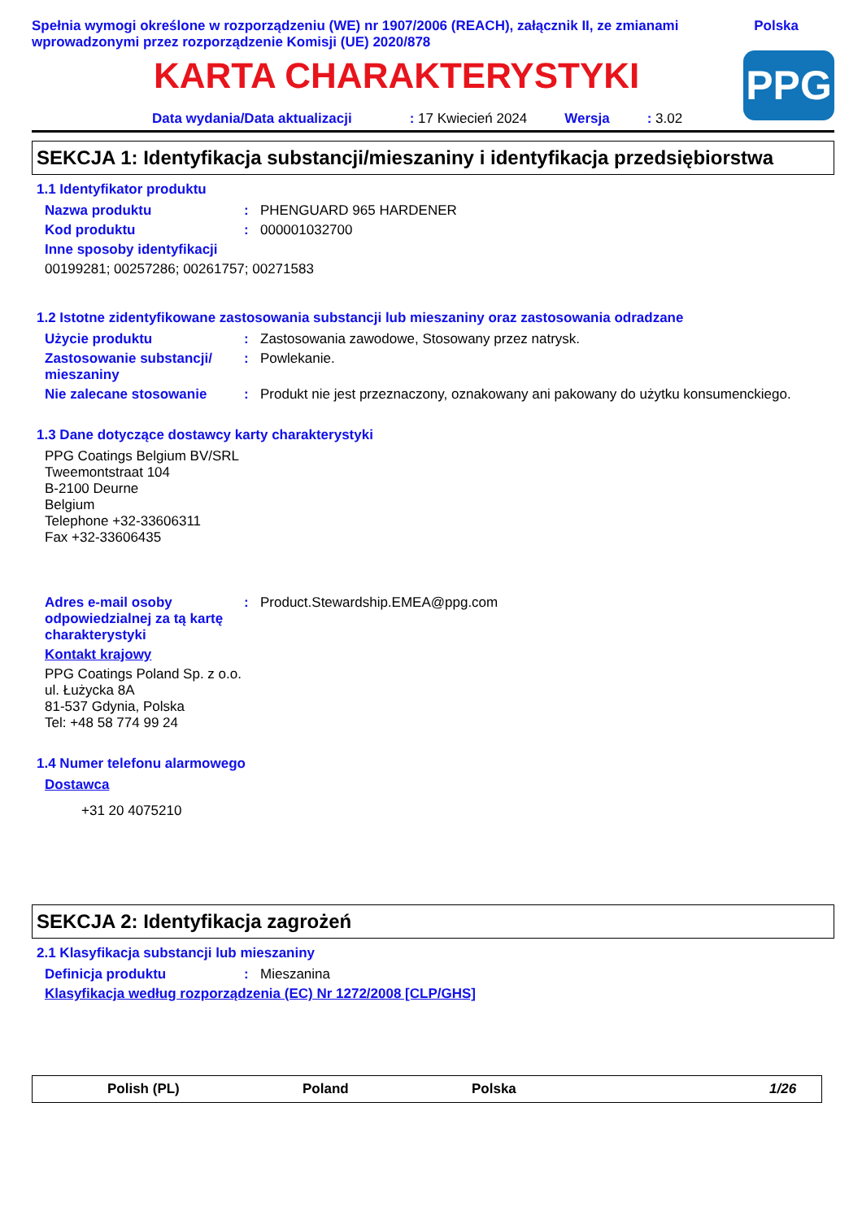Spełnia wymogi określone w rozporządzeniu (WE) nr 1907/2006 (REACH), załącznik II, ze zmianami wprowadzonymi przez rozporządzenie Komisji (UE) 2020/878
Polska
KARTA CHARAKTERYSTYKI
PPG
Data wydania/Data aktualizacji: 17 Kwiecień 2024 Wersja: 3.02
SEKCJA 1: Identyfikacja substancji/mieszaniny i identyfikacja przedsiębiorstwa
1.1 Identyfikator produktu
Nazwa produktu: PHENGUARD 965 HARDENER
Kod produktu: 000001032700
Inne sposoby identyfikacji
00199281; 00257286; 00261757; 00271583
1.2 Istotne zidentyfikowane zastosowania substancji lub mieszaniny oraz zastosowania odradzane
Użycie produktu: Zastosowania zawodowe, Stosowany przez natrysk.
Zastosowanie substancji/ mieszaniny: Powlekanie.
Nie zalecane stosowanie: Produkt nie jest przeznaczony, oznakowany ani pakowany do użytku konsumenckiego.
1.3 Dane dotyczące dostawcy karty charakterystyki
PPG Coatings Belgium BV/SRL
Tweemontstraat 104
B-2100 Deurne
Belgium
Telephone +32-33606311
Fax +32-33606435
Adres e-mail osoby odpowiedzialnej za tą kartę charakterystyki: Product.Stewardship.EMEA@ppg.com
Kontakt krajowy
PPG Coatings Poland Sp. z o.o.
ul. Łużycka 8A
81-537 Gdynia, Polska
Tel: +48 58 774 99 24
1.4 Numer telefonu alarmowego
Dostawca
+31 20 4075210
SEKCJA 2: Identyfikacja zagrożeń
2.1 Klasyfikacja substancji lub mieszaniny
Definicja produktu: Mieszanina
Klasyfikacja według rozporządzenia (EC) Nr 1272/2008 [CLP/GHS]
Polish (PL) Poland Polska 1/26